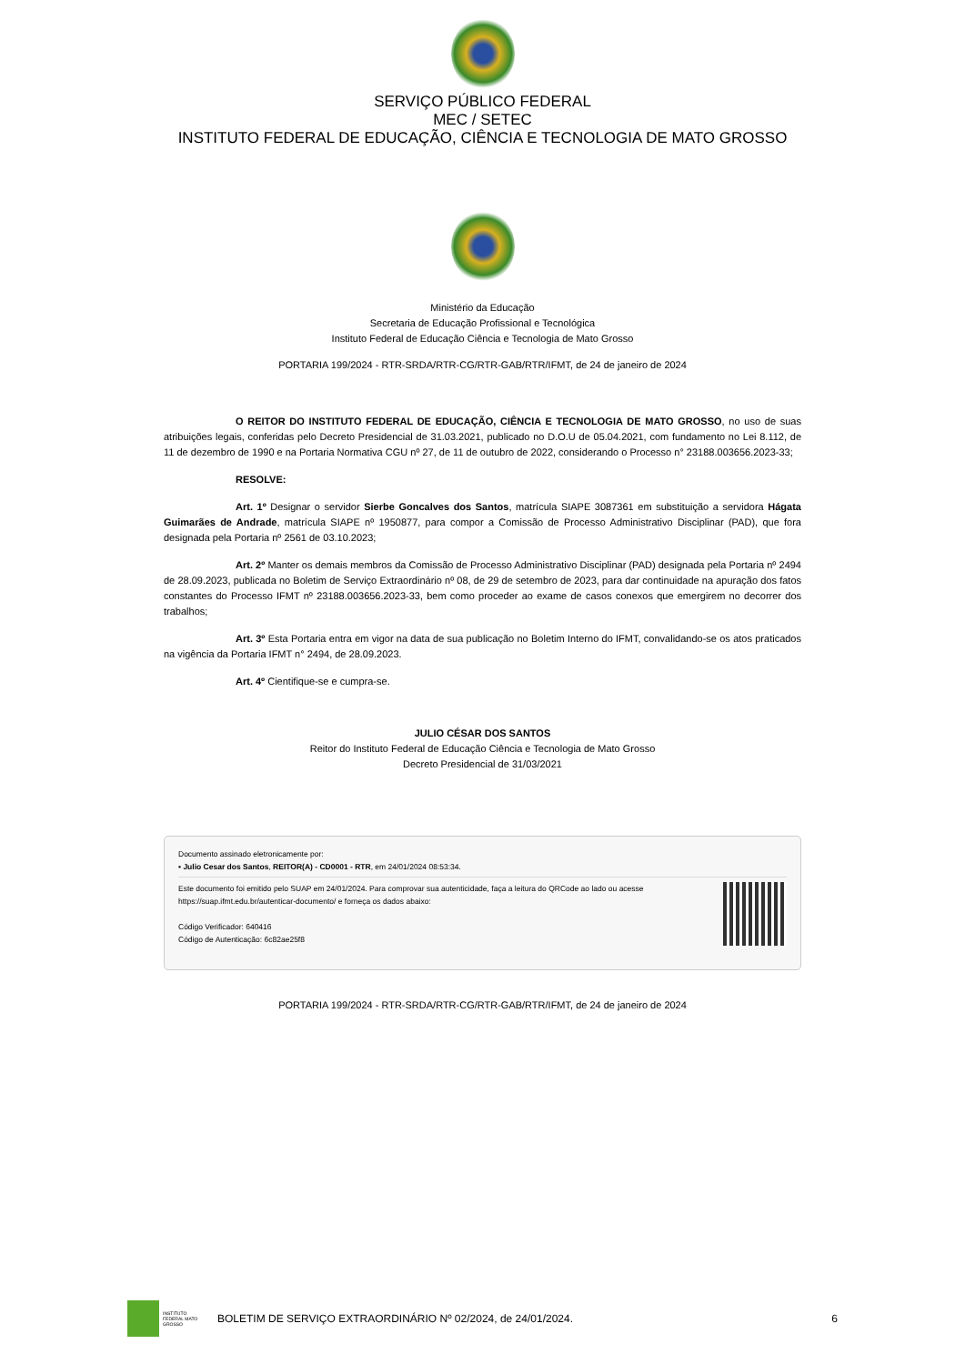SERVIÇO PÚBLICO FEDERAL
MEC / SETEC
INSTITUTO FEDERAL DE EDUCAÇÃO, CIÊNCIA E TECNOLOGIA DE MATO GROSSO
Ministério da Educação
Secretaria de Educação Profissional e Tecnológica
Instituto Federal de Educação Ciência e Tecnologia de Mato Grosso
PORTARIA 199/2024 - RTR-SRDA/RTR-CG/RTR-GAB/RTR/IFMT, de 24 de janeiro de 2024
O REITOR DO INSTITUTO FEDERAL DE EDUCAÇÃO, CIÊNCIA E TECNOLOGIA DE MATO GROSSO, no uso de suas atribuições legais, conferidas pelo Decreto Presidencial de 31.03.2021, publicado no D.O.U de 05.04.2021, com fundamento no Lei 8.112, de 11 de dezembro de 1990 e na Portaria Normativa CGU nº 27, de 11 de outubro de 2022, considerando o Processo n° 23188.003656.2023-33;
RESOLVE:
Art. 1º Designar o servidor Sierbe Goncalves dos Santos, matrícula SIAPE 3087361 em substituição a servidora Hágata Guimarães de Andrade, matrícula SIAPE nº 1950877, para compor a Comissão de Processo Administrativo Disciplinar (PAD), que fora designada pela Portaria nº 2561 de 03.10.2023;
Art. 2º Manter os demais membros da Comissão de Processo Administrativo Disciplinar (PAD) designada pela Portaria nº 2494 de 28.09.2023, publicada no Boletim de Serviço Extraordinário nº 08, de 29 de setembro de 2023, para dar continuidade na apuração dos fatos constantes do Processo IFMT nº 23188.003656.2023-33, bem como proceder ao exame de casos conexos que emergirem no decorrer dos trabalhos;
Art. 3º Esta Portaria entra em vigor na data de sua publicação no Boletim Interno do IFMT, convalidando-se os atos praticados na vigência da Portaria IFMT n° 2494, de 28.09.2023.
Art. 4º Cientifique-se e cumpra-se.
JULIO CÉSAR DOS SANTOS
Reitor do Instituto Federal de Educação Ciência e Tecnologia de Mato Grosso
Decreto Presidencial de 31/03/2021
Documento assinado eletronicamente por:
▪ Julio Cesar dos Santos, REITOR(A) - CD0001 - RTR, em 24/01/2024 08:53:34.
Este documento foi emitido pelo SUAP em 24/01/2024. Para comprovar sua autenticidade, faça a leitura do QRCode ao lado ou acesse https://suap.ifmt.edu.br/autenticar-documento/ e forneça os dados abaixo:
Código Verificador: 640416
Código de Autenticação: 6c82ae25f8
PORTARIA 199/2024 - RTR-SRDA/RTR-CG/RTR-GAB/RTR/IFMT, de 24 de janeiro de 2024
INSTITUTO FEDERAL MATO GROSSO
BOLETIM DE SERVIÇO EXTRAORDINÁRIO Nº 02/2024, de 24/01/2024.
6